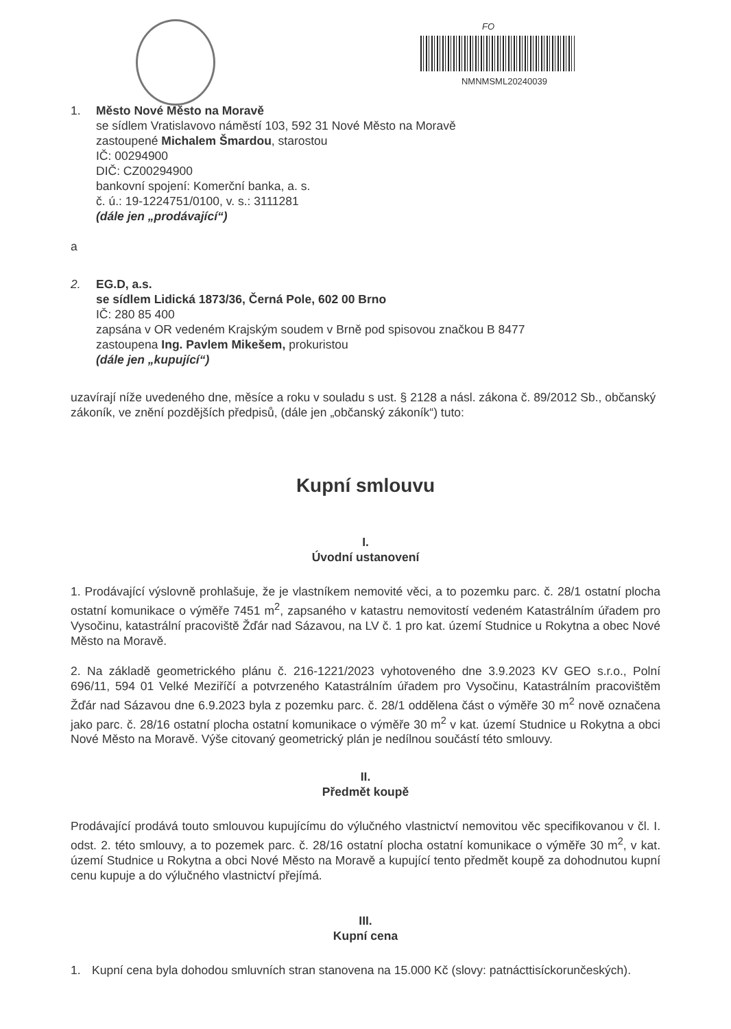FO
NMNMSML20240039
1. Město Nové Město na Moravě
se sídlem Vratislavovo náměstí 103, 592 31 Nové Město na Moravě
zastoupené Michalem Šmardou, starostou
IČ: 00294900
DIČ: CZ00294900
bankovní spojení: Komerční banka, a. s.
č. ú.: 19-1224751/0100, v. s.: 3111281
(dále jen „prodávající“)
a
2. EG.D, a.s.
se sídlem Lidická 1873/36, Černá Pole, 602 00 Brno
IČ: 280 85 400
zapsána v OR vedeném Krajským soudem v Brně pod spisovou značkou B 8477
zastoupena Ing. Pavlem Mikešem, prokuristou
(dále jen „kupující“)
uzavírají níže uvedeného dne, měsíce a roku v souladu s ust. § 2128 a násl. zákona č. 89/2012 Sb., občanský zákoník, ve znění pozdějších předpisů, (dále jen „občanský zákoník“) tuto:
Kupní smlouvu
I.
Úvodní ustanovení
1. Prodávající výslovně prohlašuje, že je vlastníkem nemovité věci, a to pozemku parc. č. 28/1 ostatní plocha ostatní komunikace o výměře 7451 m<sup>2</sup>, zapsaného v katastru nemovitostí vedeném Katastrálním úřadem pro Vysočinu, katastrální pracoviště Žďár nad Sázavou, na LV č. 1 pro kat. území Studnice u Rokytna a obec Nové Město na Moravě.
2. Na základě geometrického plánu č. 216-1221/2023 vyhotoveného dne 3.9.2023 KV GEO s.r.o., Polní 696/11, 594 01 Velké Meziříčí a potvrzeného Katastrálním úřadem pro Vysočinu, Katastrálním pracovištěm Žďár nad Sázavou dne 6.9.2023 byla z pozemku parc. č. 28/1 oddělena část o výměře 30 m<sup>2</sup> nově označena jako parc. č. 28/16 ostatní plocha ostatní komunikace o výměře 30 m<sup>2</sup> v kat. území Studnice u Rokytna a obci Nové Město na Moravě. Výše citovaný geometrický plán je nedílnou součástí této smlouvy.
II.
Předmět koupě
Prodávající prodává touto smlouvou kupujícímu do výlučného vlastnictví nemovitou věc specifikovanou v čl. I. odst. 2. této smlouvy, a to pozemek parc. č. 28/16 ostatní plocha ostatní komunikace o výměře 30 m<sup>2</sup>, v kat. území Studnice u Rokytna a obci Nové Město na Moravě a kupující tento předmět koupě za dohodnutou kupní cenu kupuje a do výlučného vlastnictví přejímá.
III.
Kupní cena
1. Kupní cena byla dohodou smluvních stran stanovena na 15.000 Kč (slovy: patnácttisíckorunčeských).